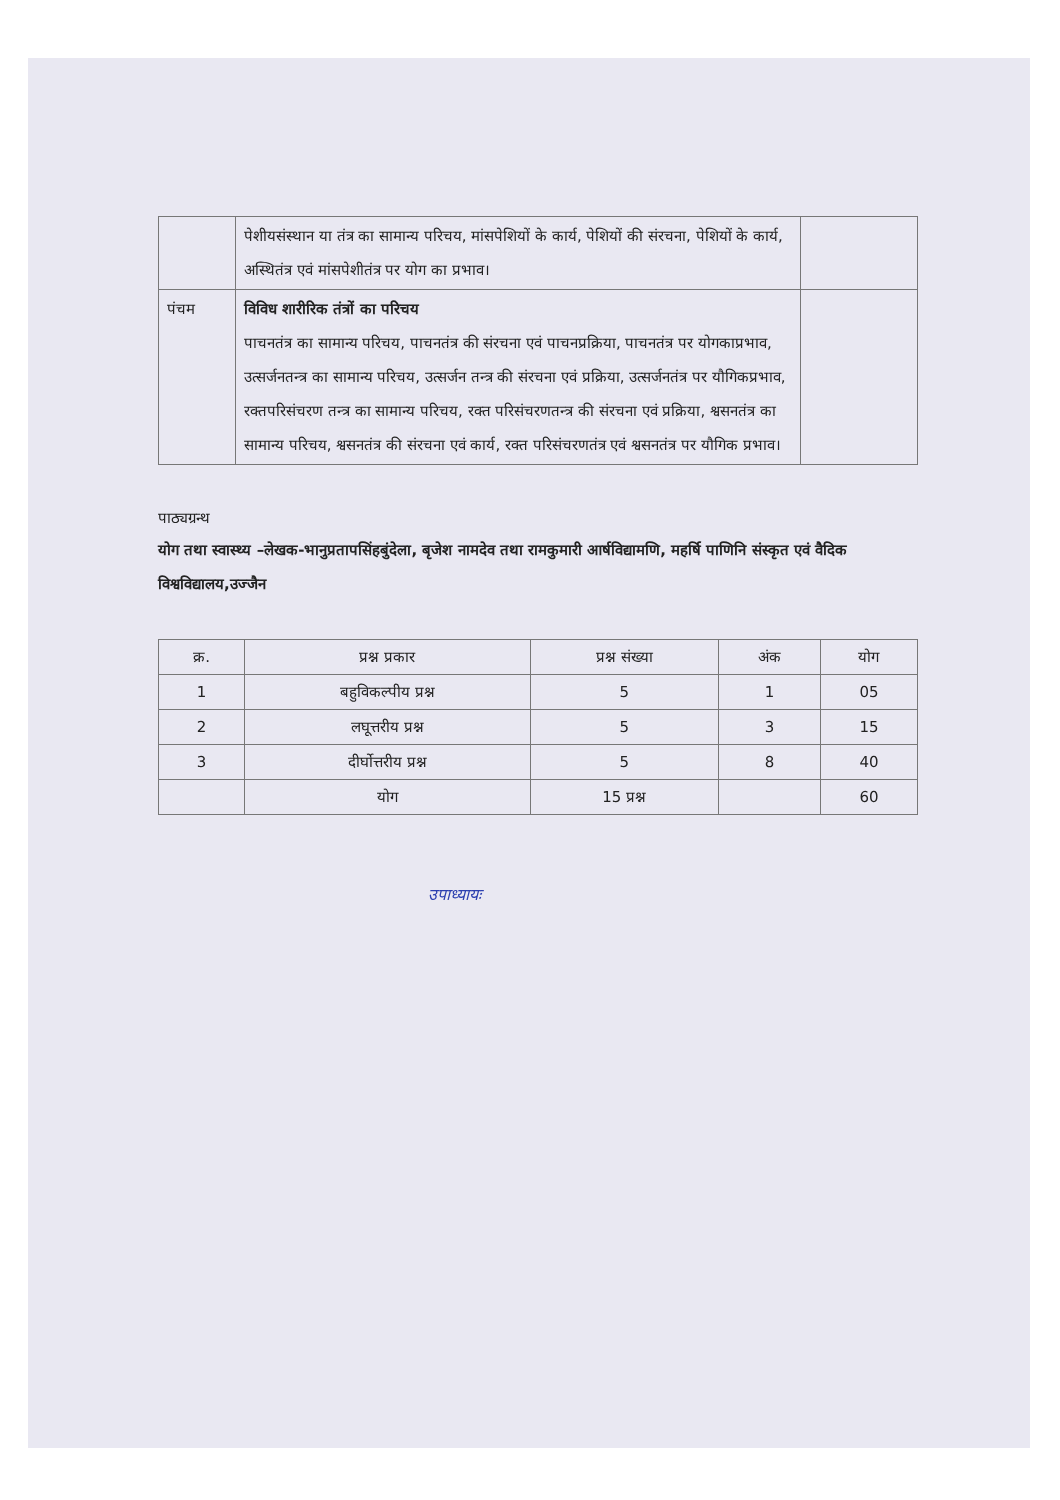| | पेशीयसंस्थान या तंत्र का सामान्य परिचय, मांसपेशियों के कार्य, पेशियों की संरचना, पेशियों के कार्य, अस्थितंत्र एवं मांसपेशीतंत्र पर योग का प्रभाव। | |
| पंचम | विविध शारीरिक तंत्रों का परिचय पाचनतंत्र का सामान्य परिचय, पाचनतंत्र की संरचना एवं पाचनप्रक्रिया, पाचनतंत्र पर योगकाप्रभाव, उत्सर्जनतन्त्र का सामान्य परिचय, उत्सर्जन तन्त्र की संरचना एवं प्रक्रिया, उत्सर्जनतंत्र पर यौगिकप्रभाव, रक्तपरिसंचरण तन्त्र का सामान्य परिचय, रक्त परिसंचरणतन्त्र की संरचना एवं प्रक्रिया, श्वसनतंत्र का सामान्य परिचय, श्वसनतंत्र की संरचना एवं कार्य, रक्त परिसंचरणतंत्र एवं श्वसनतंत्र पर यौगिक प्रभाव। | |
पाठ्यग्रन्थ
योग तथा स्वास्थ्य –लेखक-भानुप्रतापसिंहबुंदेला, बृजेश नामदेव तथा रामकुमारी आर्षविद्यामणि, महर्षि पाणिनि संस्कृत एवं वैदिक विश्वविद्यालय,उज्जैन
| क्र. | प्रश्न प्रकार | प्रश्न संख्या | अंक | योग |
| --- | --- | --- | --- | --- |
| 1 | बहुविकल्पीय प्रश्न | 5 | 1 | 05 |
| 2 | लघूत्तरीय प्रश्न | 5 | 3 | 15 |
| 3 | दीर्घोत्तरीय प्रश्न | 5 | 8 | 40 |
| | योग | 15 प्रश्न | | 60 |
उपाध्यायः